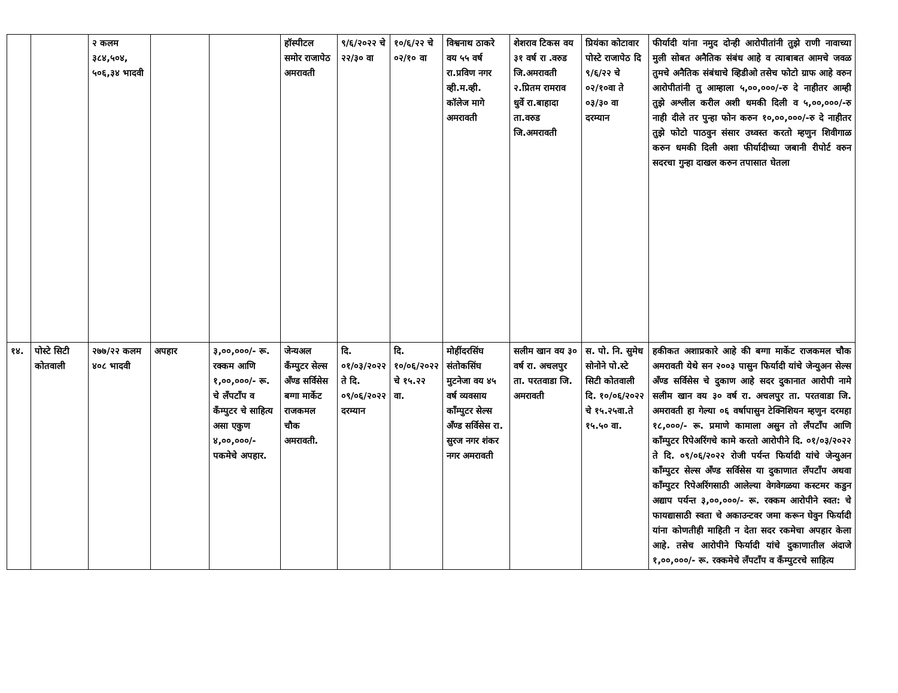| | | २ कलम ३८४,५०४, ५०६,३४ भादवी | | | हॉस्पीटल समोर राजापेठ अमरावती | ९/६/२०२२ चे २२/३० वा | १०/६/२२ चे ०२/१० वा | विश्वनाथ ठाकरे वय ५५ वर्ष रा.प्रविण नगर व्ही.म.व्ही. कॉलेज मागे अमरावती | शेशराव टिकस वय ३१ वर्ष रा .वरुड जि.अमरावती २.प्रितम रामराव धुर्वे रा.बाहादा ता.वरुड जि.अमरावती | प्रियंका कोटावार पोस्टे राजापेठ दि ९/६/२२ चे ०२/१०वा ते ०३/३० वा दरम्यान | फीर्यादी यांना नमुद दोन्ही आरोपीतांनी तुझे राणी नावाच्या मुली सोबत अनैतिक संबंध आहे व त्याबाबत आमचे जवळ तुमचे अनैतिक संबंधाचे व्हिडीओ तसेच फोटो ग्राफ आहे वरुन आरोपीतांनी तु आम्हाला ५,००,०००/-रु दे नाहीतर आम्ही तुझे अश्लील करील अशी धमकी दिली व ५,००,०००/-रु नाही दीले तर पुन्हा फोन करुन १०,००,०००/-रु दे नाहीतर तुझे फोटो पाठवुन संसार उध्वस्त करतो म्हणुन शिवीगाळ करुन धमकी दिली अशा फीर्यादीच्या जबानी रीपोर्ट वरुन सदरचा गुन्हा दाखल करुन तपासात घेतला |
| १४. | पोस्टे सिटी कोतवाली | २७७/२२ कलम ४०८ भादवी | अपहार | ३,००,०००/- रू. रक्कम आणि १,००,०००/- रू. चे लँपटाँप व कँम्पुटर चे साहित्य असा एकुण ४,००,०००/- पकमेचे अपहार. | जेन्यअल कँम्पुटर सेल्स अँण्ड सर्विसेस बग्गा मार्केट राजकमल चौक अमरावती. | दि. ०१/०३/२०२२ ते दि. ०९/०६/२०२२ दरम्यान | दि. १०/०६/२०२२ चे १५.२२ वा. | मोहींदरसिंघ संतोकसिंघ मुटनेजा वय ४५ वर्ष व्यवसाय काँम्पुटर सेल्स अँण्ड सर्विसेस रा. सुरज नगर शंकर नगर अमरावती | सलीम खान वय ३० वर्ष रा. अचलपुर ता. परतवाडा जि. अमरावती | स. पो. नि. सुमेध सोनोने पो.स्टे सिटी कोतवाली दि. १०/०६/२०२२ चे १५.२५वा.ते १५.५० वा. | हकीकत अशाप्रकारे आहे की बग्गा मार्केट राजकमल चौक अमरावती येथे सन २००३ पासुन फिर्यादी यांचे जेन्युअन सेल्स अँण्ड सर्विसेस चे दुकाण आहे सदर दुकानात आरोपी नामे सलीम खान वय ३० वर्ष रा. अचलपुर ता. परतवाडा जि. अमरावती हा गेल्या ०६ वर्षापासुन टेक्निशियन म्हणुन दरमहा १८,०००/- रू. प्रमाणे कामाला असुन तो लँपटाँप आणि काँम्पुटर रिपेअरिंगचे कामे करतो आरोपीने दि. ०१/०३/२०२२ ते दि. ०९/०६/२०२२ रोजी पर्यन्त फिर्यादी यांचे जेन्युअन काँम्पुटर सेल्स अँण्ड सर्विसेस या दुकाणात लँपटाँप अथवा काँम्पुटर रिपेअरिंगसाठी आलेल्या वेगवेगळया कस्टमर कडुन अद्याप पर्यन्त ३,००,०००/- रू. रक्कम आरोपीने स्वत: चे फायद्यासाठी स्वता चे अकाउन्टवर जमा करून घेवुन फिर्यादी यांना कोणतीही माहिती न देता सदर रकमेचा अपहार केला आहे. तसेच आरोपीने फिर्यादी यांचे दुकाणातील अंदाजे १,००,०००/- रू. रक्कमेचे लँपटाँप व कँम्पुटरचे साहित्य |